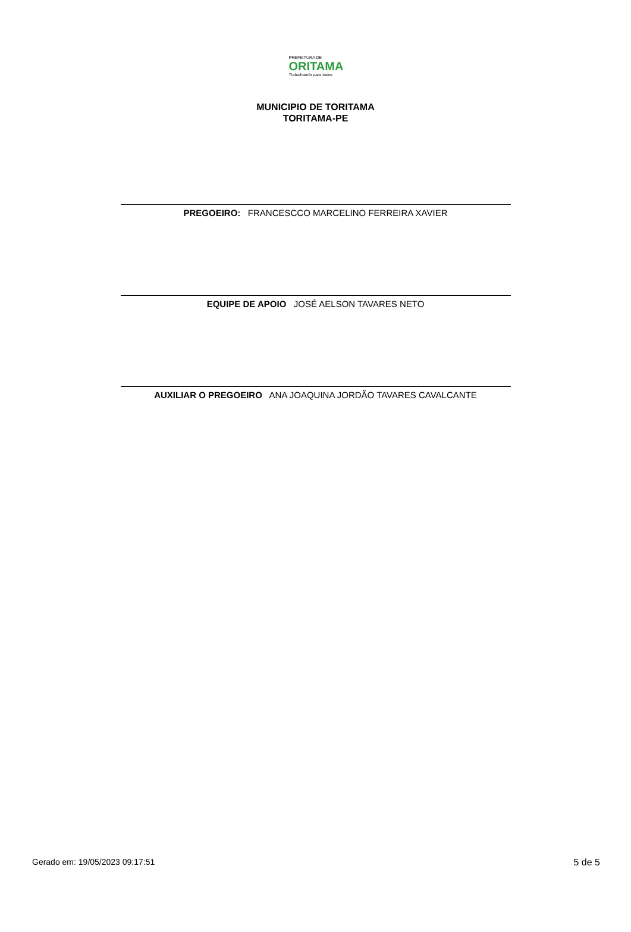PREFEITURA DE
ORITAMA
Trabalhando para todos
MUNICIPIO DE TORITAMA
TORITAMA-PE
PREGOEIRO: FRANCESCCO MARCELINO FERREIRA XAVIER
EQUIPE DE APOIO JOSÉ AELSON TAVARES NETO
AUXILIAR O PREGOEIRO ANA JOAQUINA JORDÃO TAVARES CAVALCANTE
Gerado em: 19/05/2023 09:17:51 5 de 5